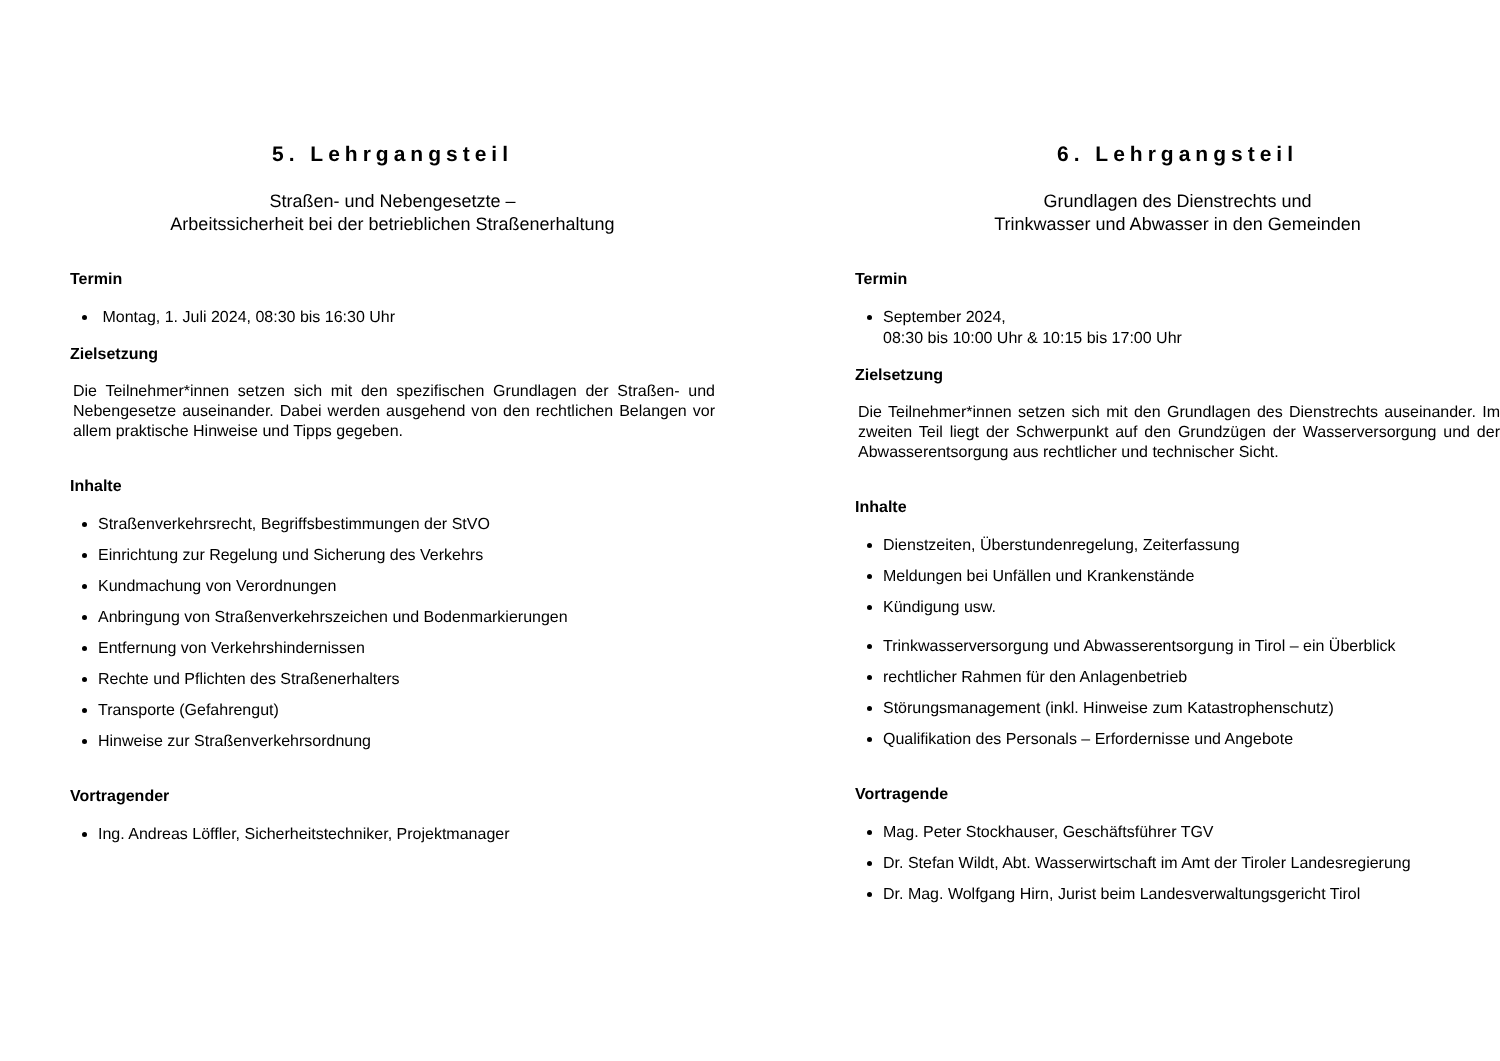5. Lehrgangsteil
Straßen- und Nebengesetzte –
Arbeitssicherheit bei der betrieblichen Straßenerhaltung
Termin
Montag, 1. Juli 2024, 08:30 bis 16:30 Uhr
Zielsetzung
Die Teilnehmer*innen setzen sich mit den spezifischen Grundlagen der Straßen- und Nebengesetze auseinander. Dabei werden ausgehend von den rechtlichen Belangen vor allem praktische Hinweise und Tipps gegeben.
Inhalte
Straßenverkehrsrecht, Begriffsbestimmungen der StVO
Einrichtung zur Regelung und Sicherung des Verkehrs
Kundmachung von Verordnungen
Anbringung von Straßenverkehrszeichen und Bodenmarkierungen
Entfernung von Verkehrshindernissen
Rechte und Pflichten des Straßenerhalters
Transporte (Gefahrengut)
Hinweise zur Straßenverkehrsordnung
Vortragender
Ing. Andreas Löffler, Sicherheitstechniker, Projektmanager
6. Lehrgangsteil
Grundlagen des Dienstrechts und
Trinkwasser und Abwasser in den Gemeinden
Termin
September 2024,
08:30 bis 10:00 Uhr & 10:15 bis 17:00 Uhr
Zielsetzung
Die Teilnehmer*innen setzen sich mit den Grundlagen des Dienstrechts auseinander. Im zweiten Teil liegt der Schwerpunkt auf den Grundzügen der Wasserversorgung und der Abwasserentsorgung aus rechtlicher und technischer Sicht.
Inhalte
Dienstzeiten, Überstundenregelung, Zeiterfassung
Meldungen bei Unfällen und Krankenstände
Kündigung usw.
Trinkwasserversorgung und Abwasserentsorgung in Tirol – ein Überblick
rechtlicher Rahmen für den Anlagenbetrieb
Störungsmanagement (inkl. Hinweise zum Katastrophenschutz)
Qualifikation des Personals – Erfordernisse und Angebote
Vortragende
Mag. Peter Stockhauser, Geschäftsführer TGV
Dr. Stefan Wildt, Abt. Wasserwirtschaft im Amt der Tiroler Landesregierung
Dr. Mag. Wolfgang Hirn, Jurist beim Landesverwaltungsgericht Tirol